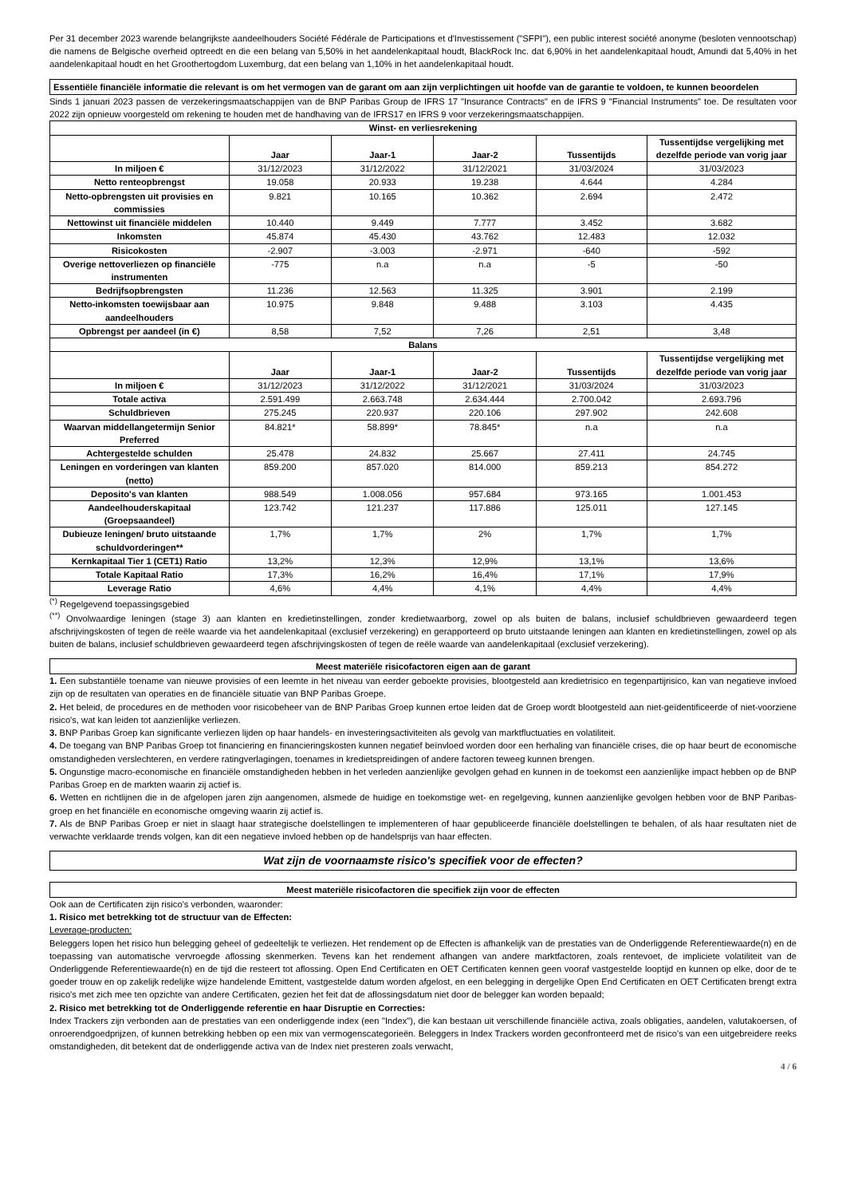Per 31 december 2023 warende belangrijkste aandeelhouders Société Fédérale de Participations et d'Investissement ("SFPI"), een public interest société anonyme (besloten vennootschap) die namens de Belgische overheid optreedt en die een belang van 5,50% in het aandelenkapitaal houdt, BlackRock Inc. dat 6,90% in het aandelenkapitaal houdt, Amundi dat 5,40% in het aandelenkapitaal houdt en het Groothertogdom Luxemburg, dat een belang van 1,10% in het aandelenkapitaal houdt.
Essentiële financiële informatie die relevant is om het vermogen van de garant om aan zijn verplichtingen uit hoofde van de garantie te voldoen, te kunnen beoordelen
Sinds 1 januari 2023 passen de verzekeringsmaatschappijen van de BNP Paribas Group de IFRS 17 "Insurance Contracts" en de IFRS 9 "Financial Instruments" toe. De resultaten voor 2022 zijn opnieuw voorgesteld om rekening te houden met de handhaving van de IFRS17 en IFRS 9 voor verzekeringsmaatschappijen.
| Winst- en verliesrekening | | | | | |
| --- | --- | --- | --- | --- | --- |
| | Jaar | Jaar-1 | Jaar-2 | Tussentijds | Tussentijdse vergelijking met dezelfde periode van vorig jaar |
| In miljoen € | 31/12/2023 | 31/12/2022 | 31/12/2021 | 31/03/2024 | 31/03/2023 |
| Netto renteopbrengst | 19.058 | 20.933 | 19.238 | 4.644 | 4.284 |
| Netto-opbrengsten uit provisies en commissies | 9.821 | 10.165 | 10.362 | 2.694 | 2.472 |
| Nettowinst uit financiële middelen | 10.440 | 9.449 | 7.777 | 3.452 | 3.682 |
| Inkomsten | 45.874 | 45.430 | 43.762 | 12.483 | 12.032 |
| Risicokosten | -2.907 | -3.003 | -2.971 | -640 | -592 |
| Overige nettoverliezen op financiële instrumenten | -775 | n.a | n.a | -5 | -50 |
| Bedrijfsopbrengsten | 11.236 | 12.563 | 11.325 | 3.901 | 2.199 |
| Netto-inkomsten toewijsbaar aan aandeelhouders | 10.975 | 9.848 | 9.488 | 3.103 | 4.435 |
| Opbrengst per aandeel (in €) | 8,58 | 7,52 | 7,26 | 2,51 | 3,48 |
| Balans | | | | | |
| | Jaar | Jaar-1 | Jaar-2 | Tussentijds | Tussentijdse vergelijking met dezelfde periode van vorig jaar |
| In miljoen € | 31/12/2023 | 31/12/2022 | 31/12/2021 | 31/03/2024 | 31/03/2023 |
| Totale activa | 2.591.499 | 2.663.748 | 2.634.444 | 2.700.042 | 2.693.796 |
| Schuldbrieven | 275.245 | 220.937 | 220.106 | 297.902 | 242.608 |
| Waarvan middellangetermijn Senior Preferred | 84.821* | 58.899* | 78.845* | n.a | n.a |
| Achtergestelde schulden | 25.478 | 24.832 | 25.667 | 27.411 | 24.745 |
| Leningen en vorderingen van klanten (netto) | 859.200 | 857.020 | 814.000 | 859.213 | 854.272 |
| Deposito's van klanten | 988.549 | 1.008.056 | 957.684 | 973.165 | 1.001.453 |
| Aandeelhouderskapitaal (Groepsaandeel) | 123.742 | 121.237 | 117.886 | 125.011 | 127.145 |
| Dubieuze leningen/ bruto uitstaande schuldvorderingen** | 1,7% | 1,7% | 2% | 1,7% | 1,7% |
| Kernkapitaal Tier 1 (CET1) Ratio | 13,2% | 12,3% | 12,9% | 13,1% | 13,6% |
| Totale Kapitaal Ratio | 17,3% | 16,2% | 16,4% | 17,1% | 17,9% |
| Leverage Ratio | 4,6% | 4,4% | 4,1% | 4,4% | 4,4% |
<sup>(*)</sup> Regelgevend toepassingsgebied
<sup>(**)</sup> Onvolwaardige leningen (stage 3) aan klanten en kredietinstellingen, zonder kredietwaarborg, zowel op als buiten de balans, inclusief schuldbrieven gewaardeerd tegen afschrijvingskosten of tegen de reële waarde via het aandelenkapitaal (exclusief verzekering) en gerapporteerd op bruto uitstaande leningen aan klanten en kredietinstellingen, zowel op als buiten de balans, inclusief schuldbrieven gewaardeerd tegen afschrijvingskosten of tegen de reële waarde van aandelenkapitaal (exclusief verzekering).
Meest materiële risicofactoren eigen aan de garant
1. Een substantiële toename van nieuwe provisies of een leemte in het niveau van eerder geboekte provisies, blootgesteld aan kredietrisico en tegenpartijrisico, kan van negatieve invloed zijn op de resultaten van operaties en de financiële situatie van BNP Paribas Groepe.
2. Het beleid, de procedures en de methoden voor risicobeheer van de BNP Paribas Groep kunnen ertoe leiden dat de Groep wordt blootgesteld aan niet-geïdentificeerde of niet-voorziene risico's, wat kan leiden tot aanzienlijke verliezen.
3. BNP Paribas Groep kan significante verliezen lijden op haar handels- en investeringsactiviteiten als gevolg van marktfluctuaties en volatiliteit.
4. De toegang van BNP Paribas Groep tot financiering en financieringskosten kunnen negatief beïnvloed worden door een herhaling van financiële crises, die op haar beurt de economische omstandigheden verslechteren, en verdere ratingverlagingen, toenames in kredietspreidingen of andere factoren teweeg kunnen brengen.
5. Ongunstige macro-economische en financiële omstandigheden hebben in het verleden aanzienlijke gevolgen gehad en kunnen in de toekomst een aanzienlijke impact hebben op de BNP Paribas Groep en de markten waarin zij actief is.
6. Wetten en richtlijnen die in de afgelopen jaren zijn aangenomen, alsmede de huidige en toekomstige wet- en regelgeving, kunnen aanzienlijke gevolgen hebben voor de BNP Paribas-groep en het financiële en economische omgeving waarin zij actief is.
7. Als de BNP Paribas Groep er niet in slaagt haar strategische doelstellingen te implementeren of haar gepubliceerde financiële doelstellingen te behalen, of als haar resultaten niet de verwachte verklaarde trends volgen, kan dit een negatieve invloed hebben op de handelsprijs van haar effecten.
Wat zijn de voornaamste risico's specifiek voor de effecten?
Meest materiële risicofactoren die specifiek zijn voor de effecten
Ook aan de Certificaten zijn risico's verbonden, waaronder:
1. Risico met betrekking tot de structuur van de Effecten:
Leverage-producten:
Beleggers lopen het risico hun belegging geheel of gedeeltelijk te verliezen. Het rendement op de Effecten is afhankelijk van de prestaties van de Onderliggende Referentiewaarde(n) en de toepassing van automatische vervroegde aflossing skenmerken. Tevens kan het rendement afhangen van andere marktfactoren, zoals rentevoet, de impliciete volatiliteit van de Onderliggende Referentiewaarde(n) en de tijd die resteert tot aflossing. Open End Certificaten en OET Certificaten kennen geen vooraf vastgestelde looptijd en kunnen op elke, door de te goeder trouw en op zakelijk redelijke wijze handelende Emittent, vastgestelde datum worden afgelost, en een belegging in dergelijke Open End Certificaten en OET Certificaten brengt extra risico's met zich mee ten opzichte van andere Certificaten, gezien het feit dat de aflossingsdatum niet door de belegger kan worden bepaald;
2. Risico met betrekking tot de Onderliggende referentie en haar Disruptie en Correcties:
Index Trackers zijn verbonden aan de prestaties van een onderliggende index (een "Index"), die kan bestaan uit verschillende financiële activa, zoals obligaties, aandelen, valutakoersen, of onroerendgoedprijzen, of kunnen betrekking hebben op een mix van vermogenscategorieën. Beleggers in Index Trackers worden geconfronteerd met de risico's van een uitgebreidere reeks omstandigheden, dit betekent dat de onderliggende activa van de Index niet presteren zoals verwacht,
4 / 6